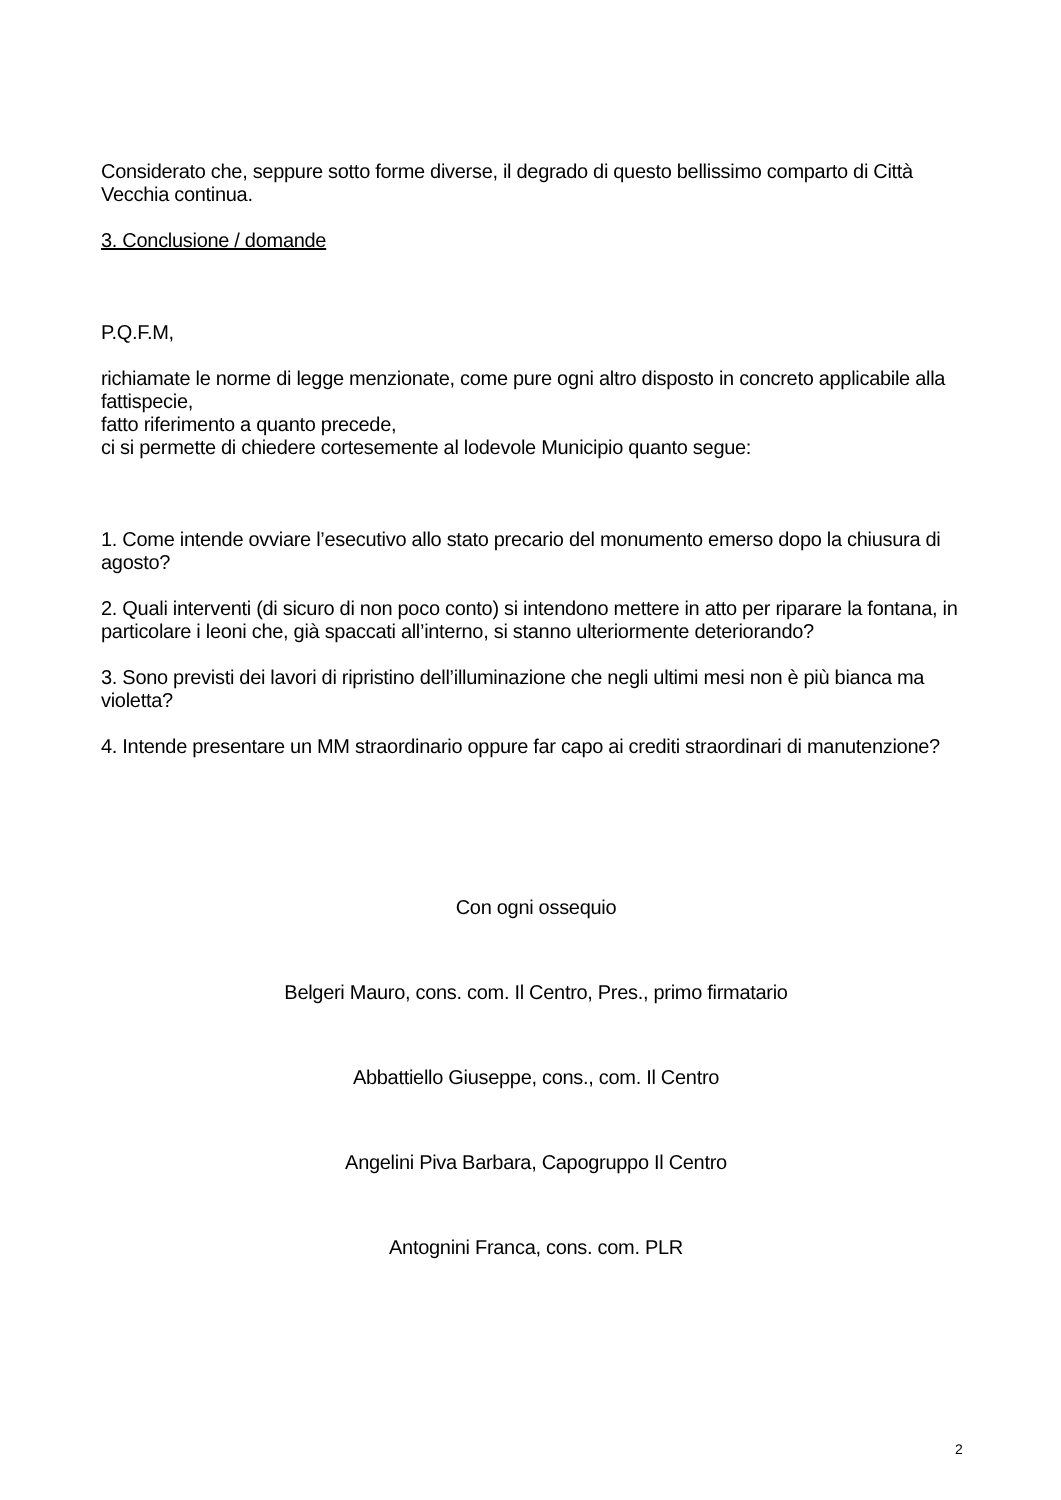Considerato che, seppure sotto forme diverse, il degrado di questo bellissimo comparto di Città Vecchia continua.
3. Conclusione / domande
P.Q.F.M,
richiamate le norme di legge menzionate, come pure ogni altro disposto in concreto applicabile alla fattispecie,
fatto riferimento a quanto precede,
ci si permette di chiedere cortesemente al lodevole Municipio quanto segue:
1. Come intende ovviare l’esecutivo allo stato precario del monumento emerso dopo la chiusura di agosto?
2. Quali interventi (di sicuro di non poco conto) si intendono mettere in atto per riparare la fontana, in particolare i leoni che, già spaccati all’interno, si stanno ulteriormente deteriorando?
3. Sono previsti dei lavori di ripristino dell’illuminazione che negli ultimi mesi non è più bianca ma violetta?
4. Intende presentare un MM straordinario oppure far capo ai crediti straordinari di manutenzione?
Con ogni ossequio
Belgeri Mauro, cons. com. Il Centro, Pres., primo firmatario
Abbattiello Giuseppe, cons., com. Il Centro
Angelini Piva Barbara, Capogruppo Il Centro
Antognini Franca, cons. com. PLR
2